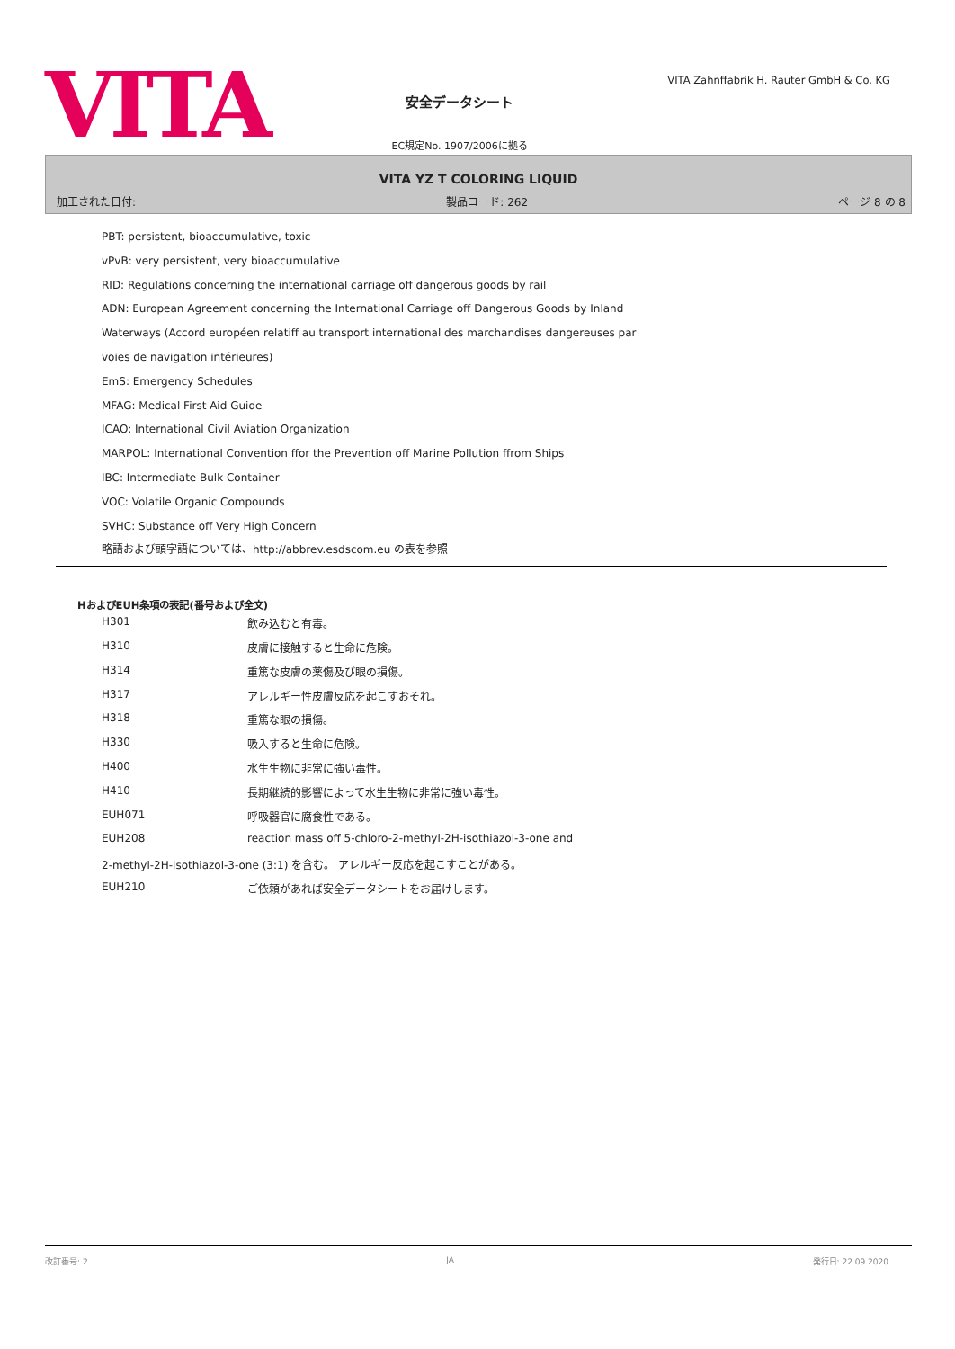VITA
安全データシート
EC規定No. 1907/2006に拠る
VITA Zahnffabrik H. Rauter GmbH & Co. KG
VITA YZ T COLORING LIQUID
加工された日付: 製品コード: 262 ページ 8 の 8
PBT: persistent, bioaccumulative, toxic
vPvB: very persistent, very bioaccumulative
RID: Regulations concerning the international carriage off dangerous goods by rail
ADN: European Agreement concerning the International Carriage off Dangerous Goods by Inland
Waterways (Accord européen relatiff au transport international des marchandises dangereuses par
voies de navigation intérieures)
EmS: Emergency Schedules
MFAG: Medical First Aid Guide
ICAO: International Civil Aviation Organization
MARPOL: International Convention ffor the Prevention off Marine Pollution ffrom Ships
IBC: Intermediate Bulk Container
VOC: Volatile Organic Compounds
SVHC: Substance off Very High Concern
略語および頭字語については、http://abbrev.esdscom.eu の表を参照
HおよびEUH条項の表記(番号および全文)
| H301 | 飲み込むと有毒。 |
| H310 | 皮膚に接触すると生命に危険。 |
| H314 | 重篤な皮膚の薬傷及び眼の損傷。 |
| H317 | アレルギー性皮膚反応を起こすおそれ。 |
| H318 | 重篤な眼の損傷。 |
| H330 | 吸入すると生命に危険。 |
| H400 | 水生生物に非常に強い毒性。 |
| H410 | 長期継続的影響によって水生生物に非常に強い毒性。 |
| EUH071 | 呼吸器官に腐食性である。 |
| EUH208 | reaction mass off 5-chloro-2-methyl-2H-isothiazol-3-one and |
| 2-methyl-2H-isothiazol-3-one (3:1) を含む。 アレルギー反応を起こすことがある。 | |
| EUH210 | ご依頼があれば安全データシートをお届けします。 |
改訂番号: 2 JA 発行日: 22.09.2020